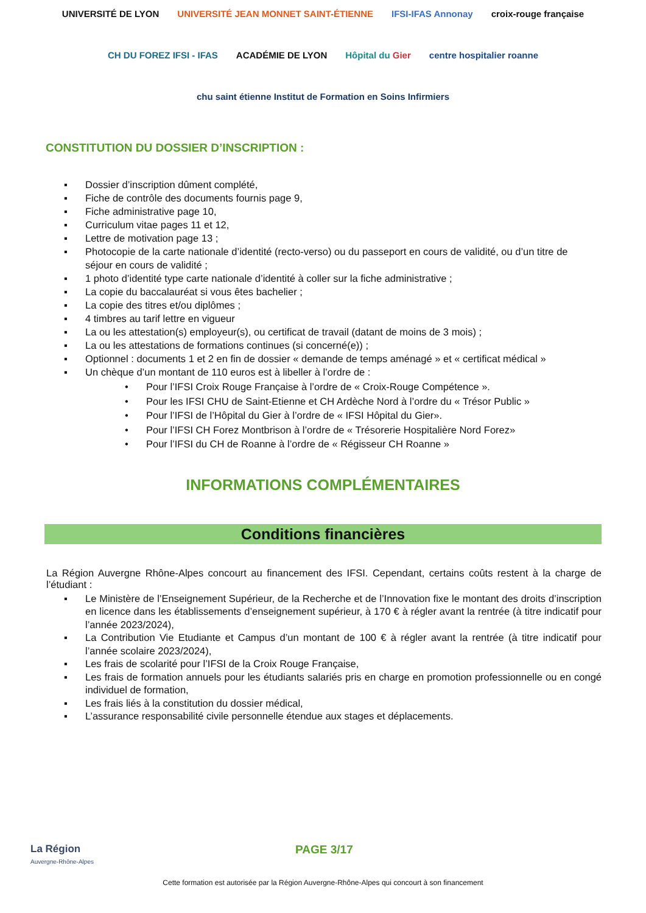UNIVERSITÉ DE LYON UNIVERSITÉ JEAN MONNET SAINT-ÉTIENNE IFSI-IFAS Annonay croix-rouge française CH DU FOREZ IFSI - IFAS ACADÉMIE DE LYON Hôpital du Gier centre hospitalier roanne chu saint étienne Institut de Formation en Soins Infirmiers
CONSTITUTION DU DOSSIER D’INSCRIPTION :
▪ Dossier d’inscription dûment complété,
▪ Fiche de contrôle des documents fournis page 9,
▪ Fiche administrative page 10,
▪ Curriculum vitae pages 11 et 12,
▪ Lettre de motivation page 13 ;
▪ Photocopie de la carte nationale d’identité (recto-verso) ou du passeport en cours de validité, ou d’un titre de séjour en cours de validité ;
▪ 1 photo d’identité type carte nationale d’identité à coller sur la fiche administrative ;
▪ La copie du baccalauréat si vous êtes bachelier ;
▪ La copie des titres et/ou diplômes ;
▪ 4 timbres au tarif lettre en vigueur
▪ La ou les attestation(s) employeur(s), ou certificat de travail (datant de moins de 3 mois) ;
▪ La ou les attestations de formations continues (si concerné(e)) ;
▪ Optionnel : documents 1 et 2 en fin de dossier « demande de temps aménagé » et « certificat médical »
▪ Un chèque d’un montant de 110 euros est à libeller à l’ordre de :
• Pour l’IFSI Croix Rouge Française à l’ordre de « Croix-Rouge Compétence ».
• Pour les IFSI CHU de Saint-Etienne et CH Ardèche Nord à l’ordre du « Trésor Public »
• Pour l’IFSI de l’Hôpital du Gier à l’ordre de « IFSI Hôpital du Gier».
• Pour l’IFSI CH Forez Montbrison à l’ordre de « Trésorerie Hospitalière Nord Forez»
• Pour l’IFSI du CH de Roanne à l’ordre de « Régisseur CH Roanne »
INFORMATIONS COMPLÉMENTAIRES
Conditions financières
La Région Auvergne Rhône-Alpes concourt au financement des IFSI. Cependant, certains coûts restent à la charge de l’étudiant :
▪ Le Ministère de l’Enseignement Supérieur, de la Recherche et de l’Innovation fixe le montant des droits d’inscription en licence dans les établissements d’enseignement supérieur, à 170 € à régler avant la rentrée (à titre indicatif pour l’année 2023/2024),
▪ La Contribution Vie Etudiante et Campus d’un montant de 100 € à régler avant la rentrée (à titre indicatif pour l’année scolaire 2023/2024),
▪ Les frais de scolarité pour l’IFSI de la Croix Rouge Française,
▪ Les frais de formation annuels pour les étudiants salariés pris en charge en promotion professionnelle ou en congé individuel de formation,
▪ Les frais liés à la constitution du dossier médical,
▪ L’assurance responsabilité civile personnelle étendue aux stages et déplacements.
La Région
Auvergne-Rhône-Alpes
PAGE 3/17
Cette formation est autorisée par la Région Auvergne-Rhône-Alpes qui concourt à son financement